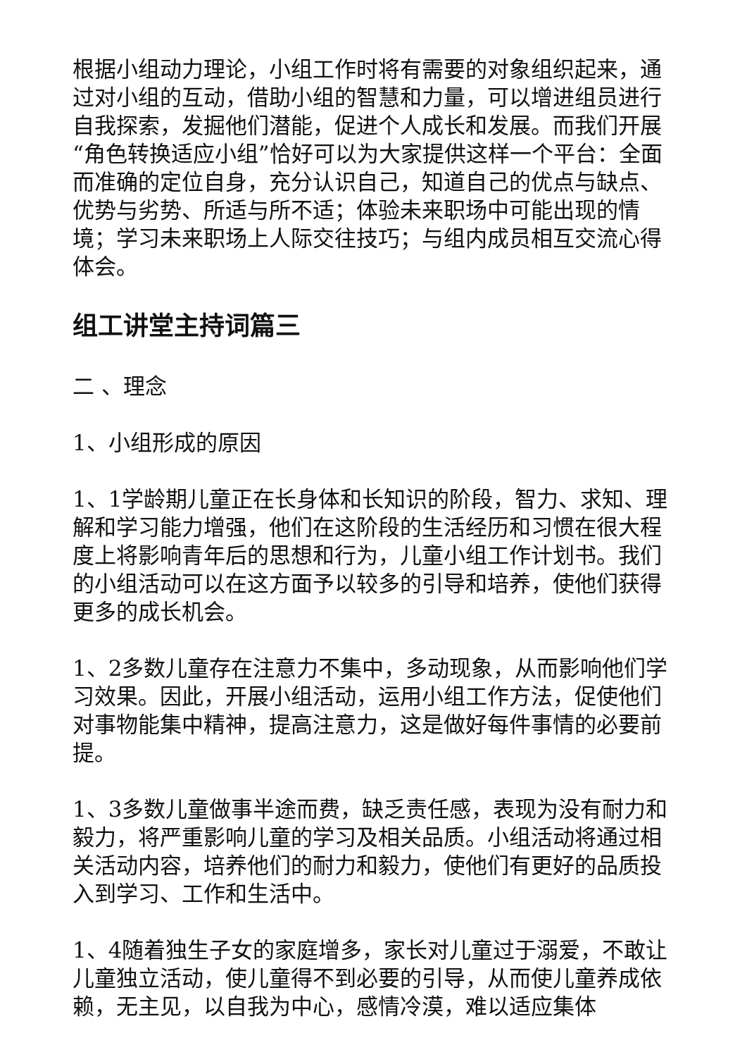根据小组动力理论，小组工作时将有需要的对象组织起来，通过对小组的互动，借助小组的智慧和力量，可以增进组员进行自我探索，发掘他们潜能，促进个人成长和发展。而我们开展“角色转换适应小组”恰好可以为大家提供这样一个平台：全面而准确的定位自身，充分认识自己，知道自己的优点与缺点、优势与劣势、所适与所不适；体验未来职场中可能出现的情境；学习未来职场上人际交往技巧；与组内成员相互交流心得体会。
组工讲堂主持词篇三
二 、理念
1、小组形成的原因
1、1学龄期儿童正在长身体和长知识的阶段，智力、求知、理解和学习能力增强，他们在这阶段的生活经历和习惯在很大程度上将影响青年后的思想和行为，儿童小组工作计划书。我们的小组活动可以在这方面予以较多的引导和培养，使他们获得更多的成长机会。
1、2多数儿童存在注意力不集中，多动现象，从而影响他们学习效果。因此，开展小组活动，运用小组工作方法，促使他们对事物能集中精神，提高注意力，这是做好每件事情的必要前提。
1、3多数儿童做事半途而费，缺乏责任感，表现为没有耐力和毅力，将严重影响儿童的学习及相关品质。小组活动将通过相关活动内容，培养他们的耐力和毅力，使他们有更好的品质投入到学习、工作和生活中。
1、4随着独生子女的家庭增多，家长对儿童过于溺爱，不敢让儿童独立活动，使儿童得不到必要的引导，从而使儿童养成依赖，无主见，以自我为中心，感情冷漠，难以适应集体